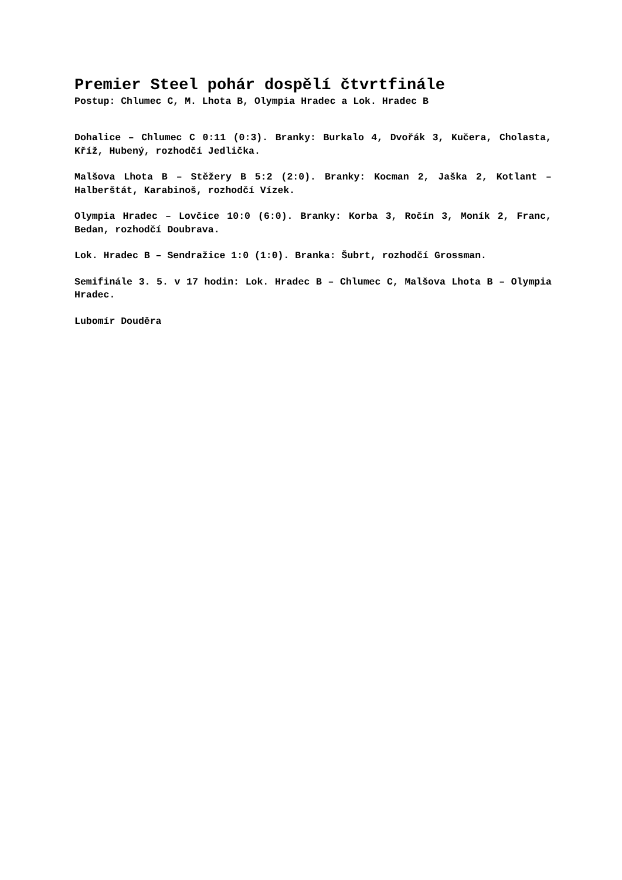Premier Steel pohár dospělí čtvrtfinále
Postup: Chlumec C, M. Lhota B, Olympia Hradec a Lok. Hradec B
Dohalice – Chlumec C 0:11 (0:3). Branky: Burkalo 4, Dvořák 3, Kučera, Cholasta, Kříž, Hubený, rozhodčí Jedlička.
Malšova Lhota B – Stěžery B 5:2 (2:0). Branky: Kocman 2, Jaška 2, Kotlant – Halberštát, Karabinoš, rozhodčí Vízek.
Olympia Hradec – Lovčice 10:0 (6:0). Branky: Korba 3, Ročín 3, Moník 2, Franc, Bedan, rozhodčí Doubrava.
Lok. Hradec B – Sendražice 1:0 (1:0). Branka: Šubrt, rozhodčí Grossman.
Semifinále 3. 5. v 17 hodin: Lok. Hradec B – Chlumec C, Malšova Lhota B – Olympia Hradec.
Lubomír Douděra